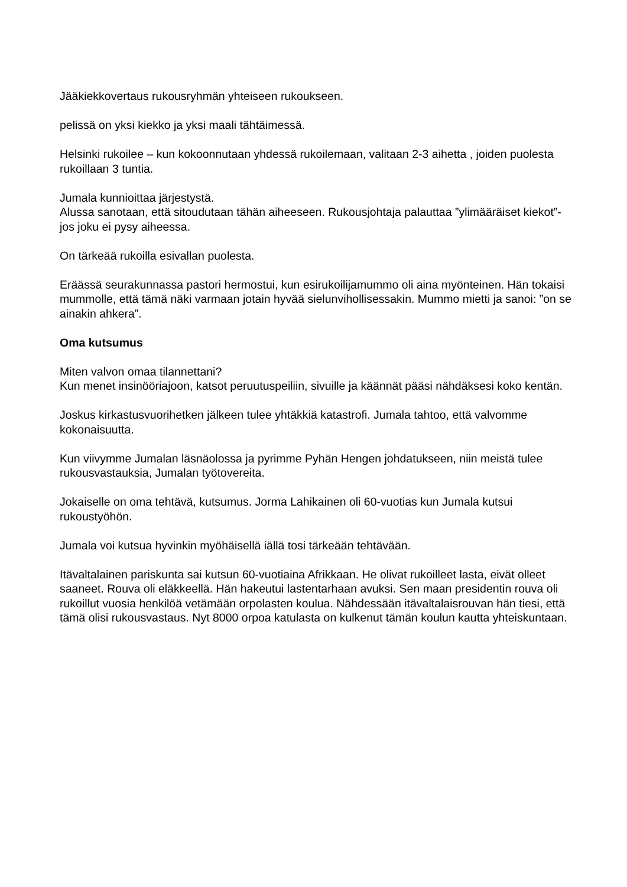Jääkiekkovertaus rukousryhmän yhteiseen rukoukseen.
pelissä on yksi kiekko ja yksi maali tähtäimessä.
Helsinki rukoilee – kun kokoonnutaan yhdessä rukoilemaan, valitaan 2-3 aihetta , joiden puolesta rukoillaan 3 tuntia.
Jumala kunnioittaa järjestystä.
Alussa sanotaan, että sitoudutaan tähän aiheeseen. Rukousjohtaja palauttaa ”ylimääräiset kiekot”- jos joku ei pysy aiheessa.
On tärkeää rukoilla esivallan puolesta.
Eräässä seurakunnassa pastori hermostui, kun esirukoilijamummo oli aina myönteinen. Hän tokaisi mummolle, että tämä näki varmaan jotain hyvää sielunvihollisessakin. Mummo mietti ja sanoi: ”on se ainakin ahkera”.
Oma kutsumus
Miten valvon omaa tilannettani?
Kun menet insinööriajoon, katsot peruutuspeiliin, sivuille ja käännät pääsi nähdäksesi koko kentän.
Joskus kirkastusvuorihetken jälkeen tulee yhtäkkiä katastrofi. Jumala tahtoo, että valvomme kokonaisuutta.
Kun viivymme Jumalan läsnäolossa ja pyrimme Pyhän Hengen johdatukseen, niin meistä tulee rukousvastauksia, Jumalan työtovereita.
Jokaiselle on oma tehtävä, kutsumus. Jorma Lahikainen oli 60-vuotias kun Jumala kutsui rukoustyöhön.
Jumala voi kutsua hyvinkin myöhäisellä iällä tosi tärkeään tehtävään.
Itävaltalainen pariskunta sai kutsun 60-vuotiaina Afrikkaan. He olivat rukoilleet lasta, eivät olleet saaneet. Rouva oli eläkkeellä. Hän hakeutui lastentarhaan avuksi. Sen maan presidentin rouva oli rukoillut vuosia henkilöä vetämään orpolasten koulua. Nähdessään itävaltalaisrouvan hän tiesi, että tämä olisi rukousvastaus. Nyt 8000 orpoa katulasta on kulkenut tämän koulun kautta yhteiskuntaan.